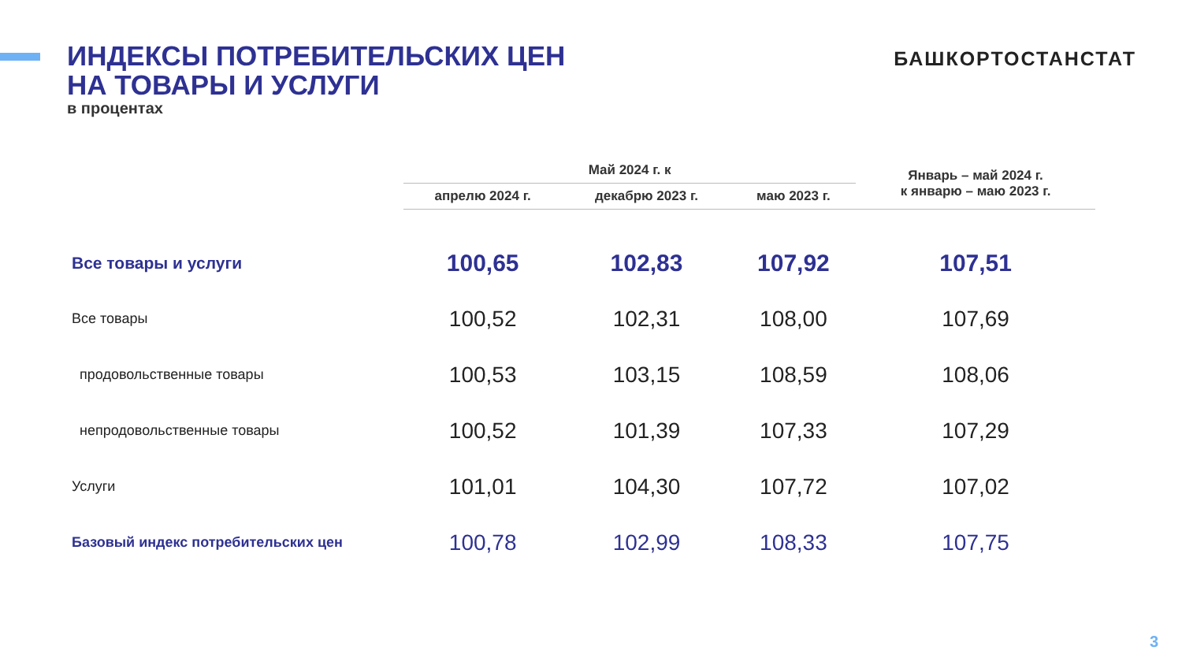ИНДЕКСЫ ПОТРЕБИТЕЛЬСКИХ ЦЕН
НА ТОВАРЫ И УСЛУГИ
в процентах
БАШКОРТОСТАНСТАТ
| | Май 2024 г. к | | | Январь – май 2024 г. к январю – маю 2023 г. |
| --- | --- | --- | --- | --- |
| | апрелю 2024 г. | декабрю 2023 г. | маю 2023 г. | |
| Все товары и услуги | 100,65 | 102,83 | 107,92 | 107,51 |
| Все товары | 100,52 | 102,31 | 108,00 | 107,69 |
| продовольственные товары | 100,53 | 103,15 | 108,59 | 108,06 |
| непродовольственные товары | 100,52 | 101,39 | 107,33 | 107,29 |
| Услуги | 101,01 | 104,30 | 107,72 | 107,02 |
| Базовый индекс потребительских цен | 100,78 | 102,99 | 108,33 | 107,75 |
3